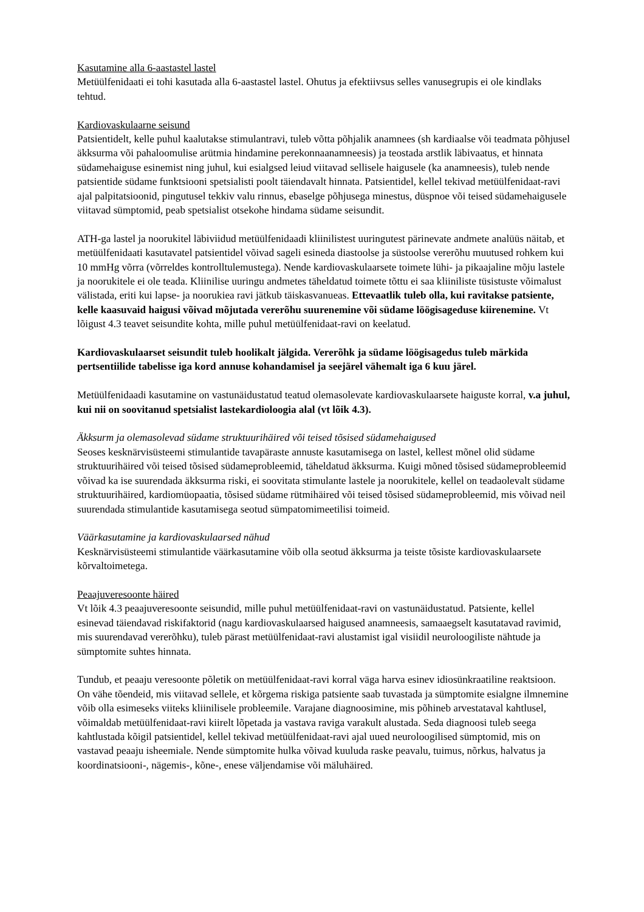Kasutamine alla 6-aastastel lastel
Metüülfenidaati ei tohi kasutada alla 6-aastastel lastel. Ohutus ja efektiivsus selles vanusegrupis ei ole kindlaks tehtud.
Kardiovaskulaarne seisund
Patsientidelt, kelle puhul kaalutakse stimulantravi, tuleb võtta põhjalik anamnees (sh kardiaalse või teadmata põhjusel äkksurma või pahaloomulise arütmia hindamine perekonnaanamneesis) ja teostada arstlik läbivaatus, et hinnata südamehaiguse esinemist ning juhul, kui esialgsed leiud viitavad sellisele haigusele (ka anamneesis), tuleb nende patsientide südame funktsiooni spetsialisti poolt täiendavalt hinnata. Patsientidel, kellel tekivad metüülfenidaat-ravi ajal palpitatsioonid, pingutusel tekkiv valu rinnus, ebaselge põhjusega minestus, düspnoe või teised südamehaigusele viitavad sümptomid, peab spetsialist otsekohe hindama südame seisundit.
ATH-ga lastel ja noorukitel läbiviidud metüülfenidaadi kliinilistest uuringutest pärinevate andmete analüüs näitab, et metüülfenidaati kasutavatel patsientidel võivad sageli esineda diastoolse ja süstoolse vererõhu muutused rohkem kui 10 mmHg võrra (võrreldes kontrolltulemustega). Nende kardiovaskulaarsete toimete lühi- ja pikaajaline mõju lastele ja noorukitele ei ole teada. Kliinilise uuringu andmetes täheldatud toimete tõttu ei saa kliiniliste tüsistuste võimalust välistada, eriti kui lapse- ja noorukiea ravi jätkub täiskasvanueas. Ettevaatlik tuleb olla, kui ravitakse patsiente, kelle kaasuvaid haigusi võivad mõjutada vererõhu suurenemine või südame löögisageduse kiirenemine. Vt lõigust 4.3 teavet seisundite kohta, mille puhul metüülfenidaat-ravi on keelatud.
Kardiovaskulaarset seisundit tuleb hoolikalt jälgida. Vererõhk ja südame löögisagedus tuleb märkida pertsentiilide tabelisse iga kord annuse kohandamisel ja seejärel vähemalt iga 6 kuu järel.
Metüülfenidaadi kasutamine on vastunäidustatud teatud olemasolevate kardiovaskulaarsete haiguste korral, v.a juhul, kui nii on soovitanud spetsialist lastekardioloogia alal (vt lõik 4.3).
Äkksurm ja olemasolevad südame struktuurihäired või teised tõsised südamehaigused
Seoses kesknärvisüsteemi stimulantide tavapäraste annuste kasutamisega on lastel, kellest mõnel olid südame struktuurihäired või teised tõsised südameprobleemid, täheldatud äkksurma. Kuigi mõned tõsised südameprobleemid võivad ka ise suurendada äkksurma riski, ei soovitata stimulante lastele ja noorukitele, kellel on teadaolevalt südame struktuurihäired, kardiomüopaatia, tõsised südame rütmihäired või teised tõsised südameprobleemid, mis võivad neil suurendada stimulantide kasutamisega seotud sümpatomimeetilisi toimeid.
Väärkasutamine ja kardiovaskulaarsed nähud
Kesknärvisüsteemi stimulantide väärkasutamine võib olla seotud äkksurma ja teiste tõsiste kardiovaskulaarsete kõrvaltoimetega.
Peaajuveresoonte häired
Vt lõik 4.3 peaajuveresoonte seisundid, mille puhul metüülfenidaat-ravi on vastunäidustatud. Patsiente, kellel esinevad täiendavad riskifaktorid (nagu kardiovaskulaarsed haigused anamneesis, samaaegselt kasutatavad ravimid, mis suurendavad vererõhku), tuleb pärast metüülfenidaat-ravi alustamist igal visiidil neuroloogiliste nähtude ja sümptomite suhtes hinnata.
Tundub, et peaaju veresoonte põletik on metüülfenidaat-ravi korral väga harva esinev idiosünkraatiline reaktsioon. On vähe tõendeid, mis viitavad sellele, et kõrgema riskiga patsiente saab tuvastada ja sümptomite esialgne ilmnemine võib olla esimeseks viiteks kliinilisele probleemile. Varajane diagnoosimine, mis põhineb arvestataval kahtlusel, võimaldab metüülfenidaat-ravi kiirelt lõpetada ja vastava raviga varakult alustada. Seda diagnoosi tuleb seega kahtlustada kõigil patsientidel, kellel tekivad metüülfenidaat-ravi ajal uued neuroloogilised sümptomid, mis on vastavad peaaju isheemiale. Nende sümptomite hulka võivad kuuluda raske peavalu, tuimus, nõrkus, halvatus ja koordinatsiooni-, nägemis-, kõne-, enese väljendamise või mäluhäired.